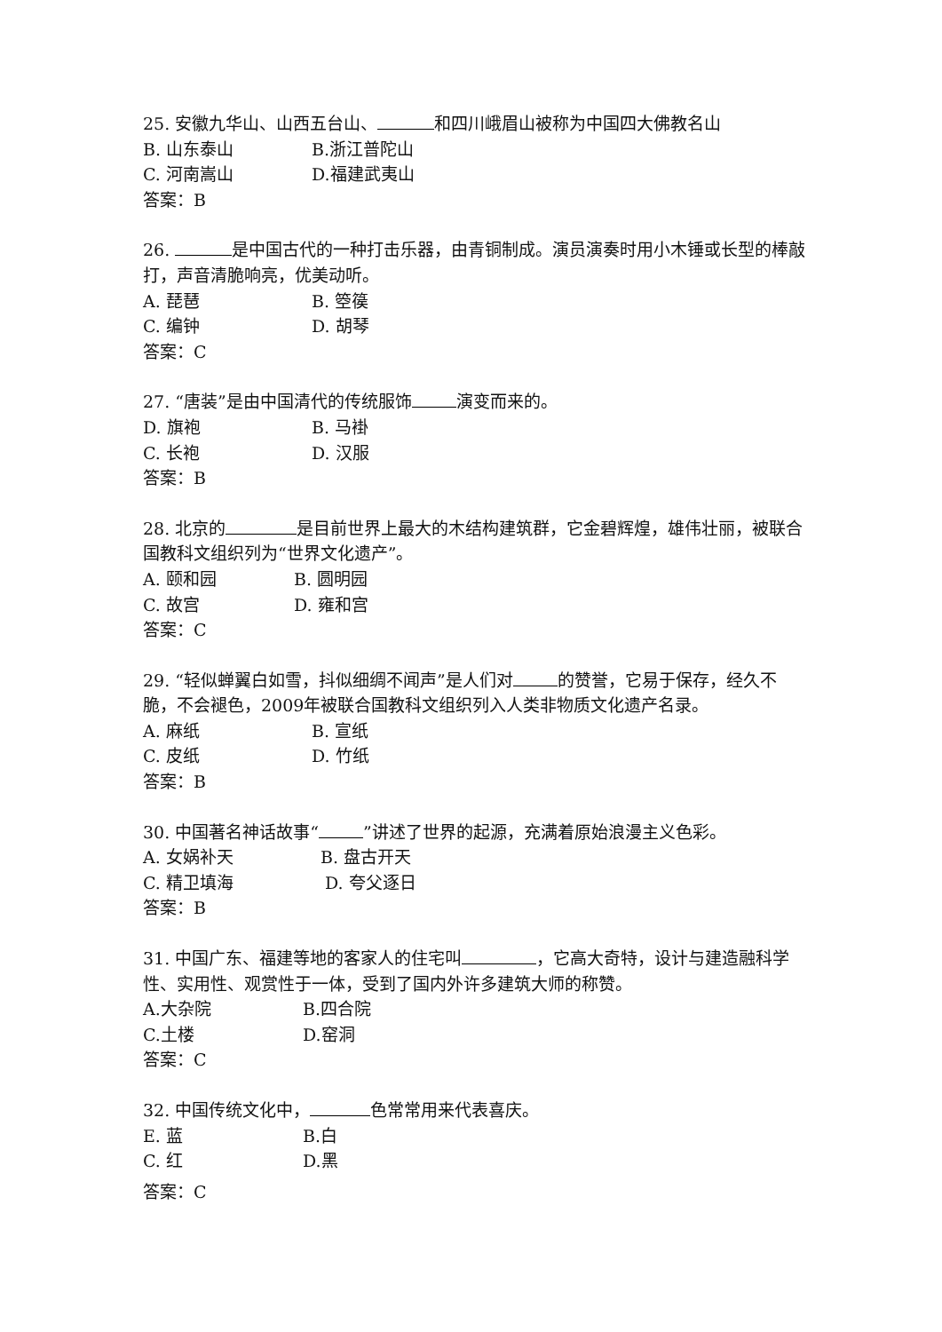25. 安徽九华山、山西五台山、 和四川峨眉山被称为中国四大佛教名山
B. 山东泰山 B.浙江普陀山
C. 河南嵩山 D.福建武夷山
答案：B
26. 是中国古代的一种打击乐器，由青铜制成。演员演奏时用小木锤或长型的棒敲打，声音清脆响亮，优美动听。
A. 琵琶 B. 箜篌
C. 编钟 D. 胡琴
答案：C
27. “唐装”是由中国清代的传统服饰 演变而来的。
D. 旗袍 B. 马褂
C. 长袍 D. 汉服
答案：B
28. 北京的 是目前世界上最大的木结构建筑群，它金碧辉煌，雄伟壮丽，被联合国教科文组织列为“世界文化遗产”。
A. 颐和园 B. 圆明园
C. 故宫 D. 雍和宫
答案：C
29. “轻似蝉翼白如雪，抖似细绸不闻声”是人们对 的赞誉，它易于保存，经久不脆，不会褪色，2009年被联合国教科文组织列入人类非物质文化遗产名录。
A. 麻纸 B. 宣纸
C. 皮纸 D. 竹纸
答案：B
30. 中国著名神话故事“ ”讲述了世界的起源，充满着原始浪漫主义色彩。
A. 女娲补天 B. 盘古开天
C. 精卫填海 D. 夸父逐日
答案：B
31. 中国广东、福建等地的客家人的住宅叫 ，它高大奇特，设计与建造融科学性、实用性、观赏性于一体，受到了国内外许多建筑大师的称赞。
A.大杂院 B.四合院
C.土楼 D.窑洞
答案：C
32. 中国传统文化中， 色常常用来代表喜庆。
E. 蓝 B.白
C. 红 D.黑
答案：C